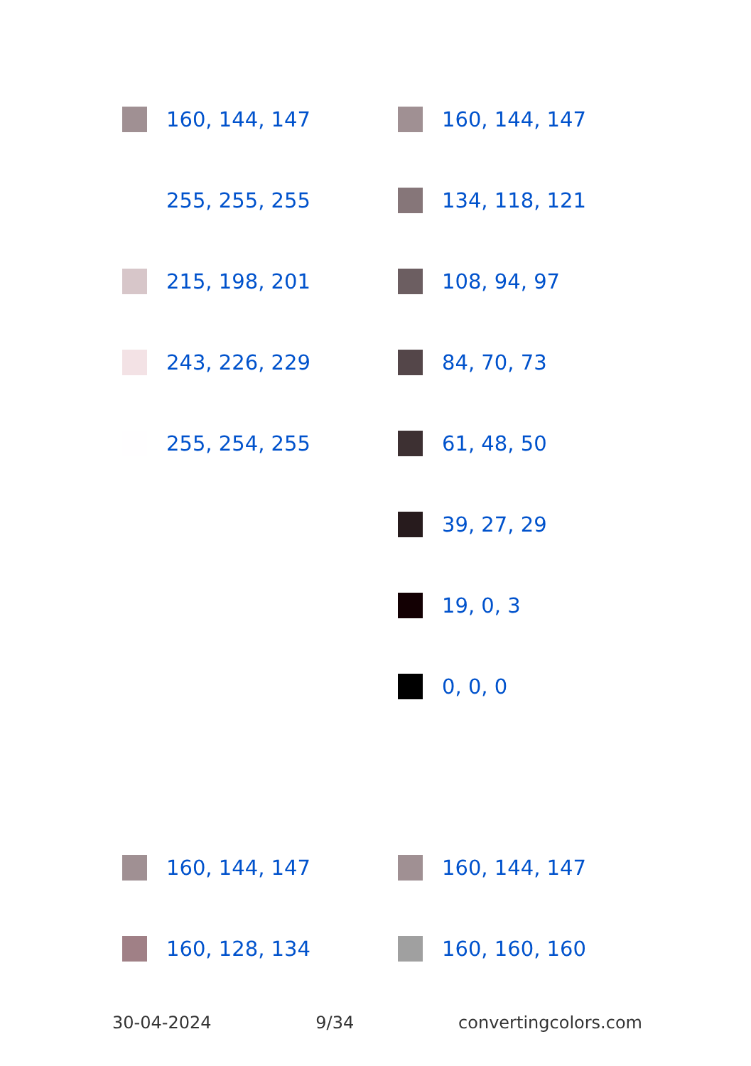160, 144, 147
255, 255, 255
215, 198, 201
243, 226, 229
255, 254, 255
160, 144, 147
134, 118, 121
108, 94, 97
84, 70, 73
61, 48, 50
39, 27, 29
19, 0, 3
0, 0, 0
160, 144, 147
160, 128, 134
160, 144, 147
160, 160, 160
30-04-2024 9/34 convertingcolors.com